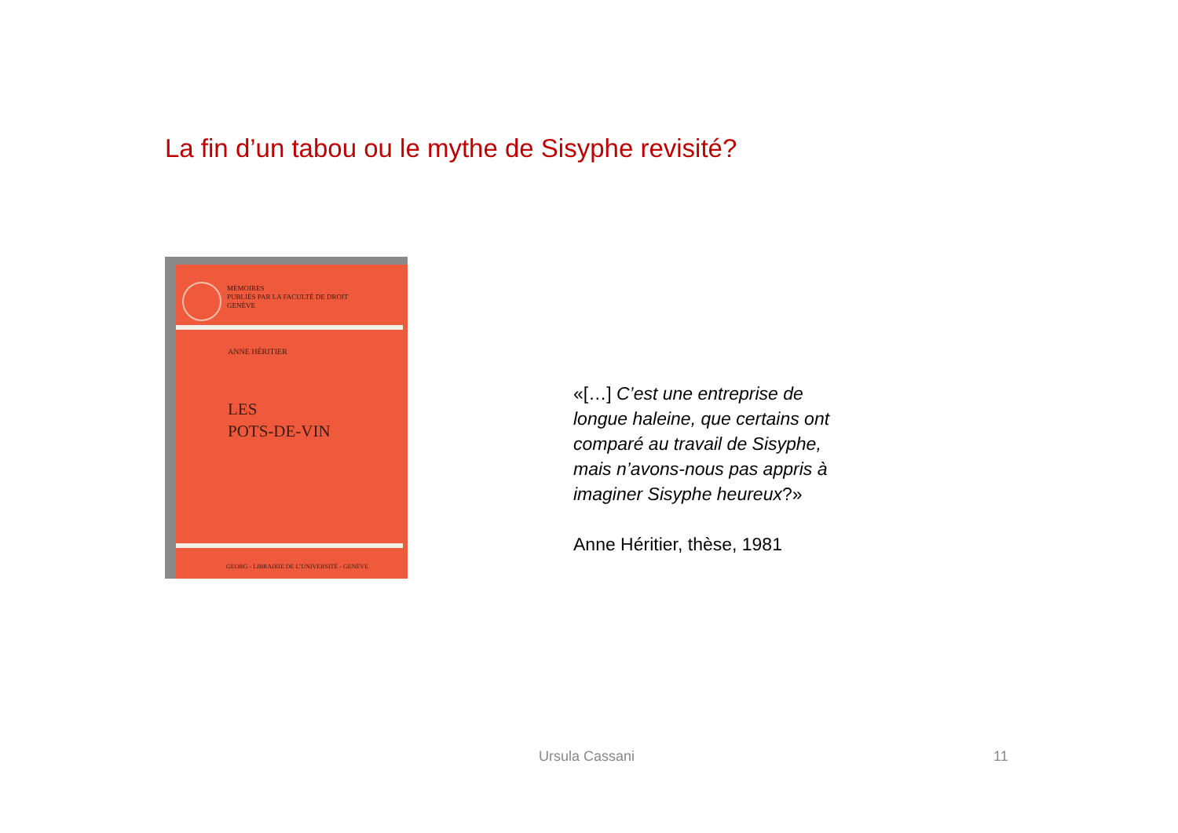La fin d’un tabou ou le mythe de Sisyphe revisité?
MÉMOIRES
PUBLIÉS PAR LA FACULTÉ DE DROIT
GENÈVE
ANNE HÉRITIER
LES
POTS-DE-VIN
GEORG - LIBRAIRIE DE L’UNIVERSITÉ - GENÈVE
«[…] C’est une entreprise de longue haleine, que certains ont comparé au travail de Sisyphe, mais n’avons-nous pas appris à imaginer Sisyphe heureux?»
Anne Héritier, thèse, 1981
Ursula Cassani 11